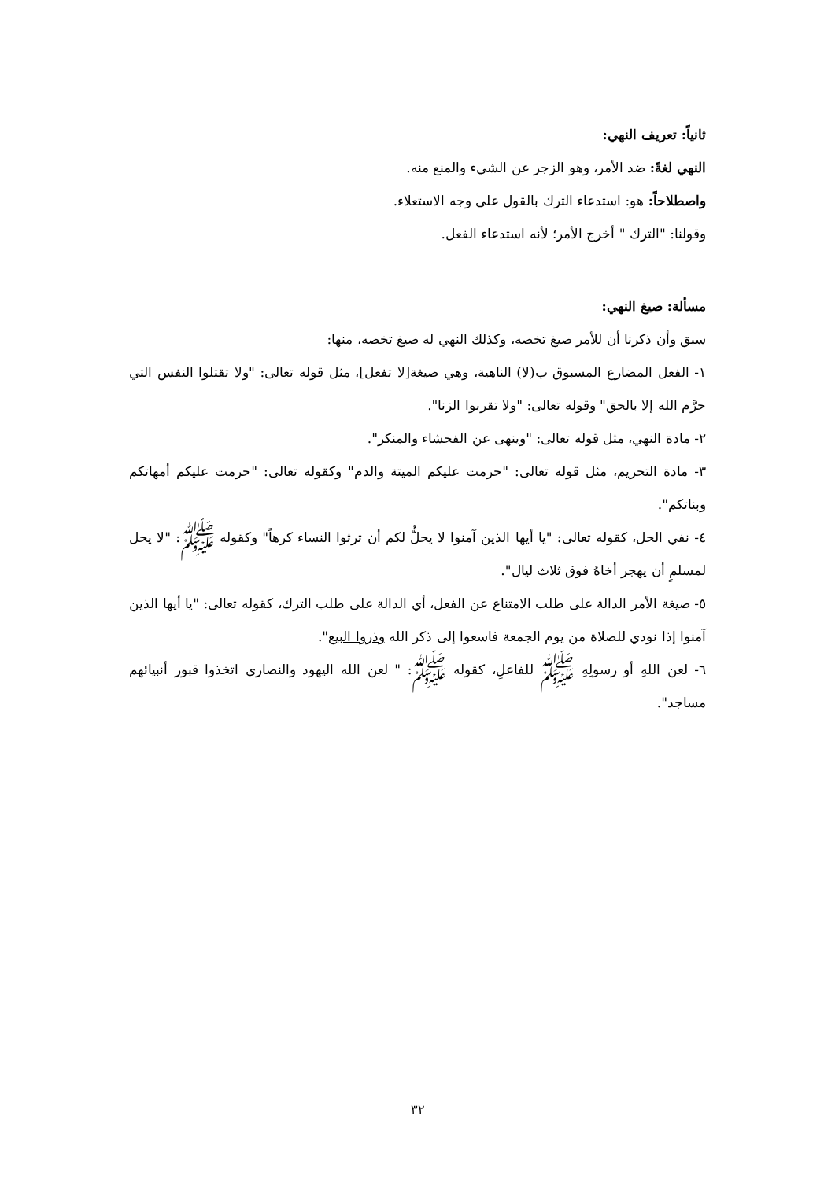ثانياً: تعريف النهي:
النهي لغةً: ضد الأمر، وهو الزجر عن الشيء والمنع منه.
واصطلاحاً: هو: استدعاء الترك بالقول على وجه الاستعلاء.
وقولنا: "الترك " أخرج الأمر؛ لأنه استدعاء الفعل.
مسألة: صيغ النهي:
سبق وأن ذكرنا أن للأمر صيغ تخصه، وكذلك النهي له صيغ تخصه، منها:
١- الفعل المضارع المسبوق ب(لا) الناهية، وهي صيغة[لا تفعل]، مثل قوله تعالى: "ولا تقتلوا النفس التي حرَّم الله إلا بالحق" وقوله تعالى: "ولا تقربوا الزنا".
٢- مادة النهي، مثل قوله تعالى: "وينهى عن الفحشاء والمنكر".
٣- مادة التحريم، مثل قوله تعالى: "حرمت عليكم الميتة والدم" وكقوله تعالى: "حرمت عليكم أمهاتكم وبناتكم".
٤- نفي الحل، كقوله تعالى: "يا أيها الذين آمنوا لا يحلُّ لكم أن ترثوا النساء كرهاً" وكقوله ﷺ: "لا يحل لمسلمٍ أن يهجر أخاهُ فوق ثلاث ليال".
٥- صيغة الأمر الدالة على طلب الامتناع عن الفعل، أي الدالة على طلب الترك، كقوله تعالى: "يا أيها الذين آمنوا إذا نودي للصلاة من يوم الجمعة فاسعوا إلى ذكر الله وذروا البيع".
٦- لعن اللهِ أو رسولِهِ ﷺ للفاعلِ، كقوله ﷺ: " لعن الله اليهود والنصارى اتخذوا قبور أنبيائهم مساجد".
٣٢